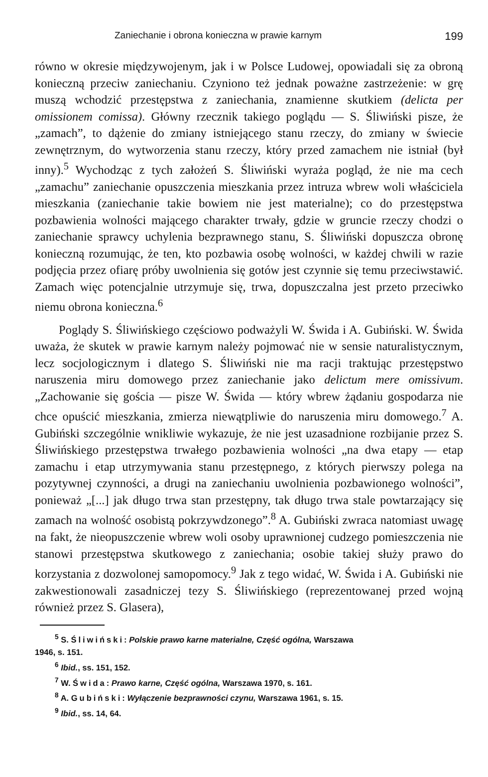Zaniechanie i obrona konieczna w prawie karnym 199
równo w okresie międzywojenym, jak i w Polsce Ludowej, opowiadali się za obroną konieczną przeciw zaniechaniu. Czyniono też jednak poważne zastrzeżenie: w grę muszą wchodzić przestępstwa z zaniechania, znamienne skutkiem (delicta per omissionem comissa). Główny rzecznik takiego poglądu — S. Śliwiński pisze, że „zamach”, to dążenie do zmiany istniejącego stanu rzeczy, do zmiany w świecie zewnętrznym, do wytworzenia stanu rzeczy, który przed zamachem nie istniał (był inny).<sup>5</sup> Wychodząc z tych założeń S. Śliwiński wyraża pogląd, że nie ma cech „zamachu” zaniechanie opuszczenia mieszkania przez intruza wbrew woli właściciela mieszkania (zaniechanie takie bowiem nie jest materialne); co do przestępstwa pozbawienia wolności mającego charakter trwały, gdzie w gruncie rzeczy chodzi o zaniechanie sprawcy uchylenia bezprawnego stanu, S. Śliwiński dopuszcza obronę konieczną rozumując, że ten, kto pozbawia osobę wolności, w każdej chwili w razie podjęcia przez ofiarę próby uwolnienia się gotów jest czynnie się temu przeciwstawić. Zamach więc potencjalnie utrzymuje się, trwa, dopuszczalna jest przeto przeciwko niemu obrona konieczna.<sup>6</sup>
Poglądy S. Śliwińskiego częściowo podważyli W. Świda i A. Gubiński. W. Świda uważa, że skutek w prawie karnym należy pojmować nie w sensie naturalistycznym, lecz socjologicznym i dlatego S. Śliwiński nie ma racji traktując przestępstwo naruszenia miru domowego przez zaniechanie jako delictum mere omissivum. „Zachowanie się gościa — pisze W. Świda — który wbrew żądaniu gospodarza nie chce opuścić mieszkania, zmierza niewątpliwie do naruszenia miru domowego.<sup>7</sup> A. Gubiński szczególnie wnikliwie wykazuje, że nie jest uzasadnione rozbijanie przez S. Śliwińskiego przestępstwa trwałego pozbawienia wolności „na dwa etapy — etap zamachu i etap utrzymywania stanu przestępnego, z których pierwszy polega na pozytywnej czynności, a drugi na zaniechaniu uwolnienia pozbawionego wolności”, ponieważ „[...] jak długo trwa stan przestępny, tak długo trwa stale powtarzający się zamach na wolność osobistą pokrzywdzonego”.<sup>8</sup> A. Gubiński zwraca natomiast uwagę na fakt, że nieopuszczenie wbrew woli osoby uprawnionej cudzego pomieszczenia nie stanowi przestępstwa skutkowego z zaniechania; osobie takiej służy prawo do korzystania z dozwolonej samopomocy.<sup>9</sup> Jak z tego widać, W. Świda i A. Gubiński nie zakwestionowali zasadniczej tezy S. Śliwińskiego (reprezentowanej przed wojną również przez S. Glasera),
<sup>5</sup> S. Śliwiński: Polskie prawo karne materialne, Część ogólna, Warszawa
1946, s. 151.
<sup>6</sup> Ibid., ss. 151, 152.
<sup>7</sup> W. Świda: Prawo karne, Część ogólna, Warszawa 1970, s. 161.
<sup>8</sup> A. Gubiński: Wyłączenie bezprawności czynu, Warszawa 1961, s. 15.
<sup>9</sup> Ibid., ss. 14, 64.